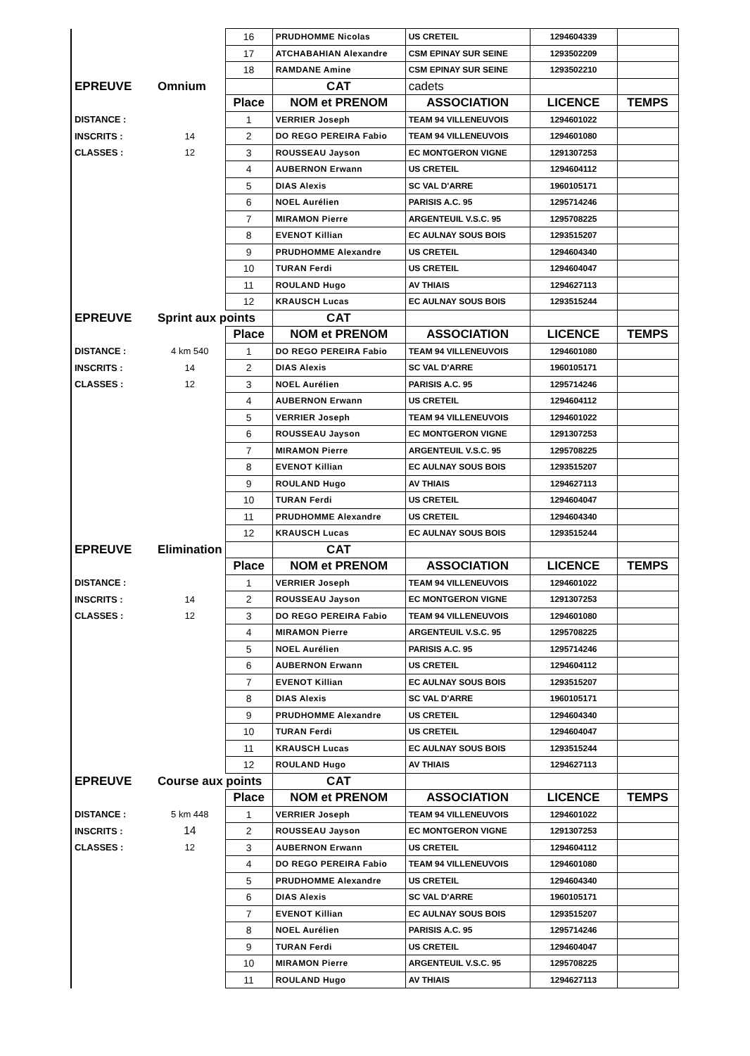| | | 16 | PRUDHOMME Nicolas | US CRETEIL | 1294604339 | |
| | | 17 | ATCHABAHIAN Alexandre | CSM EPINAY SUR SEINE | 1293502209 | |
| | | 18 | RAMDANE Amine | CSM EPINAY SUR SEINE | 1293502210 | |
| EPREUVE | Omnium | | CAT | cadets | | |
| | | Place | NOM et PRENOM | ASSOCIATION | LICENCE | TEMPS |
| DISTANCE : | | 1 | VERRIER Joseph | TEAM 94 VILLENEUVOIS | 1294601022 | |
| INSCRITS : | 14 | 2 | DO REGO PEREIRA Fabio | TEAM 94 VILLENEUVOIS | 1294601080 | |
| CLASSES : | 12 | 3 | ROUSSEAU Jayson | EC MONTGERON VIGNE | 1291307253 | |
| | | 4 | AUBERNON Erwann | US CRETEIL | 1294604112 | |
| | | 5 | DIAS Alexis | SC VAL D'ARRE | 1960105171 | |
| | | 6 | NOEL Aurélien | PARISIS A.C. 95 | 1295714246 | |
| | | 7 | MIRAMON Pierre | ARGENTEUIL V.S.C. 95 | 1295708225 | |
| | | 8 | EVENOT Killian | EC AULNAY SOUS BOIS | 1293515207 | |
| | | 9 | PRUDHOMME Alexandre | US CRETEIL | 1294604340 | |
| | | 10 | TURAN Ferdi | US CRETEIL | 1294604047 | |
| | | 11 | ROULAND Hugo | AV THIAIS | 1294627113 | |
| | | 12 | KRAUSCH Lucas | EC AULNAY SOUS BOIS | 1293515244 | |
| EPREUVE | Sprint aux points | | CAT | | | |
| | | Place | NOM et PRENOM | ASSOCIATION | LICENCE | TEMPS |
| DISTANCE : | 4 km 540 | 1 | DO REGO PEREIRA Fabio | TEAM 94 VILLENEUVOIS | 1294601080 | |
| INSCRITS : | 14 | 2 | DIAS Alexis | SC VAL D'ARRE | 1960105171 | |
| CLASSES : | 12 | 3 | NOEL Aurélien | PARISIS A.C. 95 | 1295714246 | |
| | | 4 | AUBERNON Erwann | US CRETEIL | 1294604112 | |
| | | 5 | VERRIER Joseph | TEAM 94 VILLENEUVOIS | 1294601022 | |
| | | 6 | ROUSSEAU Jayson | EC MONTGERON VIGNE | 1291307253 | |
| | | 7 | MIRAMON Pierre | ARGENTEUIL V.S.C. 95 | 1295708225 | |
| | | 8 | EVENOT Killian | EC AULNAY SOUS BOIS | 1293515207 | |
| | | 9 | ROULAND Hugo | AV THIAIS | 1294627113 | |
| | | 10 | TURAN Ferdi | US CRETEIL | 1294604047 | |
| | | 11 | PRUDHOMME Alexandre | US CRETEIL | 1294604340 | |
| | | 12 | KRAUSCH Lucas | EC AULNAY SOUS BOIS | 1293515244 | |
| EPREUVE | Elimination | | CAT | | | |
| | | Place | NOM et PRENOM | ASSOCIATION | LICENCE | TEMPS |
| DISTANCE : | | 1 | VERRIER Joseph | TEAM 94 VILLENEUVOIS | 1294601022 | |
| INSCRITS : | 14 | 2 | ROUSSEAU Jayson | EC MONTGERON VIGNE | 1291307253 | |
| CLASSES : | 12 | 3 | DO REGO PEREIRA Fabio | TEAM 94 VILLENEUVOIS | 1294601080 | |
| | | 4 | MIRAMON Pierre | ARGENTEUIL V.S.C. 95 | 1295708225 | |
| | | 5 | NOEL Aurélien | PARISIS A.C. 95 | 1295714246 | |
| | | 6 | AUBERNON Erwann | US CRETEIL | 1294604112 | |
| | | 7 | EVENOT Killian | EC AULNAY SOUS BOIS | 1293515207 | |
| | | 8 | DIAS Alexis | SC VAL D'ARRE | 1960105171 | |
| | | 9 | PRUDHOMME Alexandre | US CRETEIL | 1294604340 | |
| | | 10 | TURAN Ferdi | US CRETEIL | 1294604047 | |
| | | 11 | KRAUSCH Lucas | EC AULNAY SOUS BOIS | 1293515244 | |
| | | 12 | ROULAND Hugo | AV THIAIS | 1294627113 | |
| EPREUVE | Course aux points | | CAT | | | |
| | | Place | NOM et PRENOM | ASSOCIATION | LICENCE | TEMPS |
| DISTANCE : | 5 km 448 | 1 | VERRIER Joseph | TEAM 94 VILLENEUVOIS | 1294601022 | |
| INSCRITS : | 14 | 2 | ROUSSEAU Jayson | EC MONTGERON VIGNE | 1291307253 | |
| CLASSES : | 12 | 3 | AUBERNON Erwann | US CRETEIL | 1294604112 | |
| | | 4 | DO REGO PEREIRA Fabio | TEAM 94 VILLENEUVOIS | 1294601080 | |
| | | 5 | PRUDHOMME Alexandre | US CRETEIL | 1294604340 | |
| | | 6 | DIAS Alexis | SC VAL D'ARRE | 1960105171 | |
| | | 7 | EVENOT Killian | EC AULNAY SOUS BOIS | 1293515207 | |
| | | 8 | NOEL Aurélien | PARISIS A.C. 95 | 1295714246 | |
| | | 9 | TURAN Ferdi | US CRETEIL | 1294604047 | |
| | | 10 | MIRAMON Pierre | ARGENTEUIL V.S.C. 95 | 1295708225 | |
| | | 11 | ROULAND Hugo | AV THIAIS | 1294627113 | |